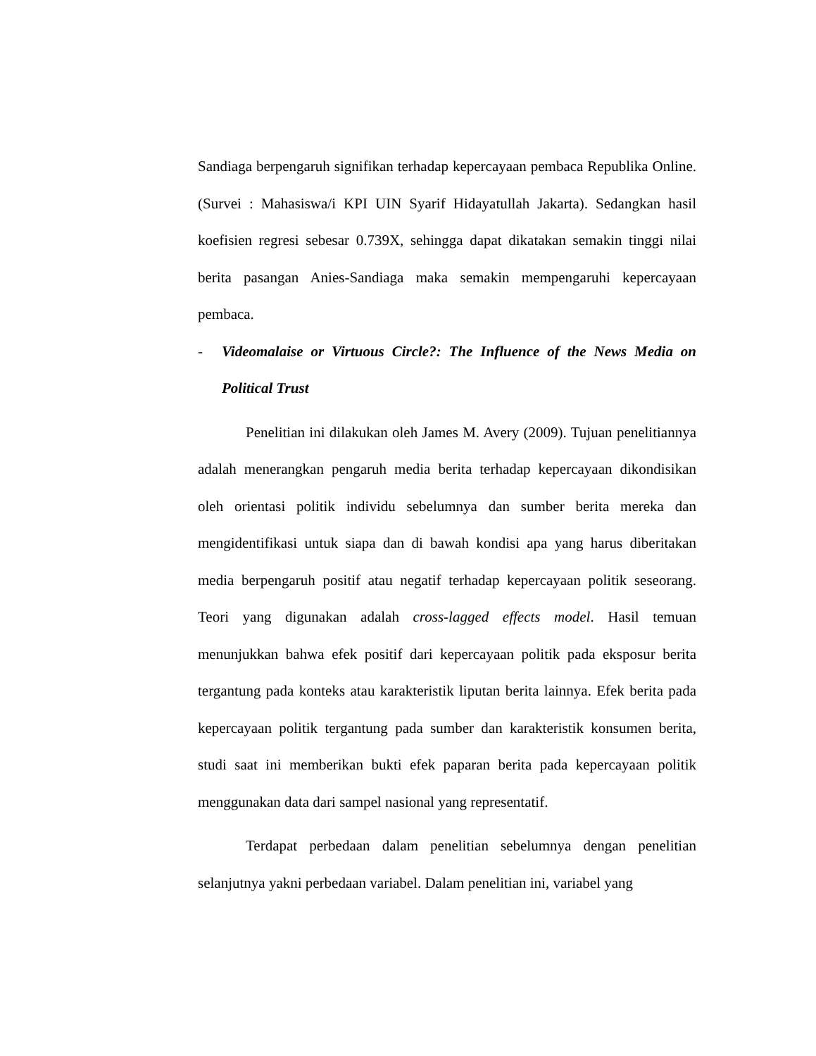Sandiaga berpengaruh signifikan terhadap kepercayaan pembaca Republika Online. (Survei : Mahasiswa/i KPI UIN Syarif Hidayatullah Jakarta). Sedangkan hasil koefisien regresi sebesar 0.739X, sehingga dapat dikatakan semakin tinggi nilai berita pasangan Anies-Sandiaga maka semakin mempengaruhi kepercayaan pembaca.
- Videomalaise or Virtuous Circle?: The Influence of the News Media on Political Trust
Penelitian ini dilakukan oleh James M. Avery (2009). Tujuan penelitiannya adalah menerangkan pengaruh media berita terhadap kepercayaan dikondisikan oleh orientasi politik individu sebelumnya dan sumber berita mereka dan mengidentifikasi untuk siapa dan di bawah kondisi apa yang harus diberitakan media berpengaruh positif atau negatif terhadap kepercayaan politik seseorang. Teori yang digunakan adalah cross-lagged effects model. Hasil temuan menunjukkan bahwa efek positif dari kepercayaan politik pada eksposur berita tergantung pada konteks atau karakteristik liputan berita lainnya. Efek berita pada kepercayaan politik tergantung pada sumber dan karakteristik konsumen berita, studi saat ini memberikan bukti efek paparan berita pada kepercayaan politik menggunakan data dari sampel nasional yang representatif.
Terdapat perbedaan dalam penelitian sebelumnya dengan penelitian selanjutnya yakni perbedaan variabel. Dalam penelitian ini, variabel yang